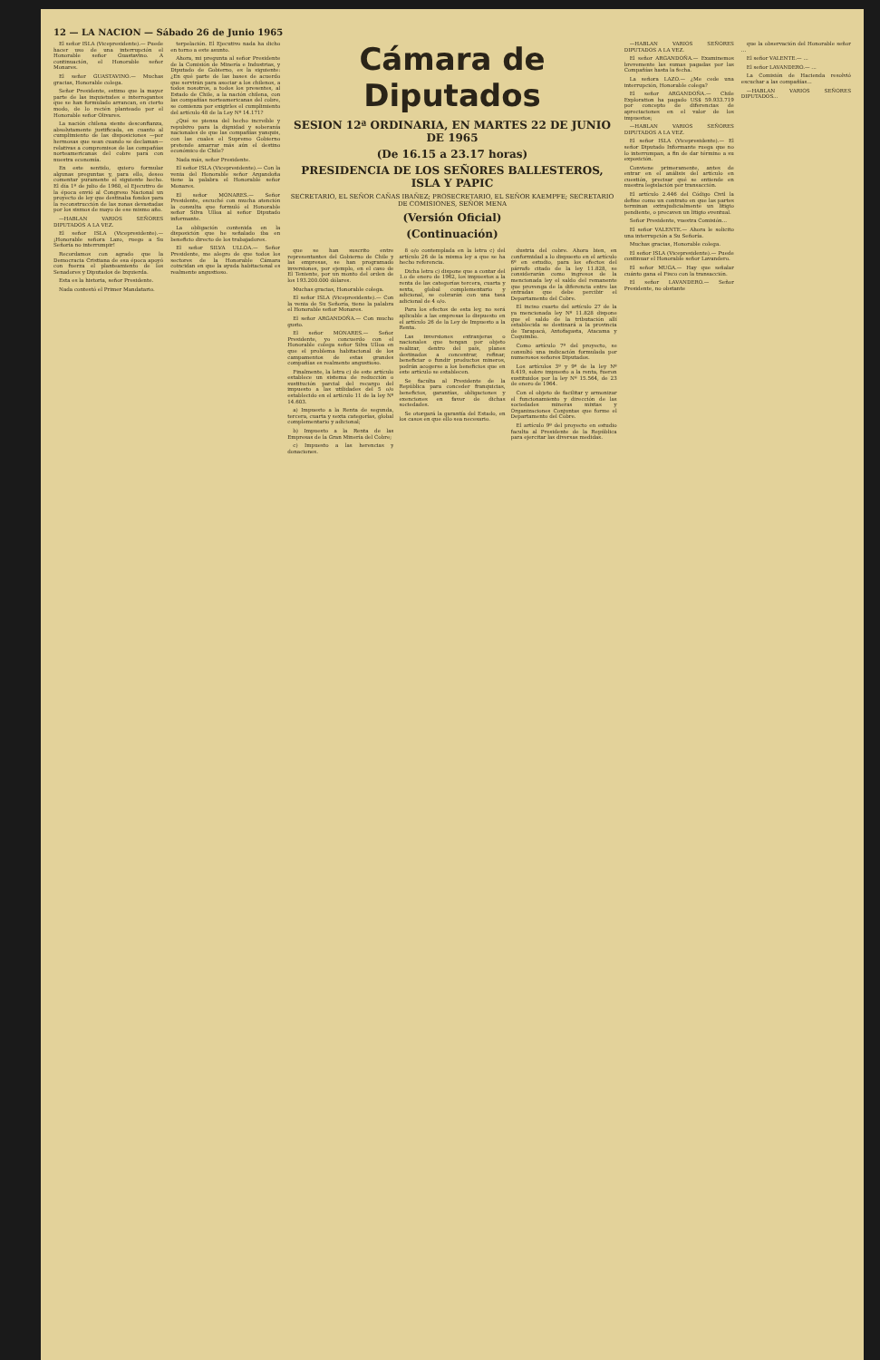12 — LA NACION — Sábado 26 de Junio 1965
El señor ISLA (Vicepresidente).— Puede hacer uso de una interrupción el Honorable señor Guastavino. A continuación, el Honorable señor Monares.
El señor GUASTAVINO.— Muchas gracias, Honorable colega.
Señor Presidente, estimo que la mayor parte de las inquietudes e interrogantes que se han formulado arrancan, en cierto modo, de lo recién planteado por el Honorable señor Olivares.
La nación chilena siente desconfianza, absolutamente justificada, en cuanto al cumplimiento de las disposiciones —por hermosas que sean cuando se declaman— relativas a compromisos de las compañías norteamericanas del cobre para con nuestra economía.
En este sentido, quiero formular algunas preguntas y, para ello, deseo comentar puramente el siguiente hecho. El día 1º de julio de 1960, el Ejecutivo de la época envió al Congreso Nacional un proyecto de ley que destinaba fondos para la reconstrucción de las zonas devastadas por los sismos de mayo de ese mismo año.
—HABLAN VARIOS SEÑORES DIPUTADOS A LA VEZ.
El señor ISLA (Vicepresidente).— ¡Honorable señora Lazo, ruego a Su Señoría no interrumpir!
Recordamos con agrado que la Democracia Cristiana de esa época apoyó con fuerza el planteamiento de los Senadores y Diputados de Izquierda.
Esta es la historia, señor Presidente.
Nada contestó el Primer Mandatario.
terpelación. El Ejecutivo nada ha dicho en torno a este asunto.
Ahora, mi pregunta al señor Presidente de la Comisión de Minería e Industrias, y Diputado de Gobierno, es la siguiente: ¿En qué parte de las bases de acuerdo que servirán para asociar a los chilenos, a todos nosotros, a todos los presentes, al Estado de Chile, a la nación chilena, con las compañías norteamericanas del cobre, se comienza por exigirles el cumplimiento del artículo 48 de la Ley Nº 14.171?
¿Qué se piensa del hecho increíble y repulsivo para la dignidad y soberanía nacionales de que las compañías yanquis, con las cuales el Supremo Gobierno pretende amarrar más aún el destino económico de Chile?
Nada más, señor Presidente.
El señor ISLA (Vicepresidente).— Con la venia del Honorable señor Argandoña tiene la palabra el Honorable señor Monares.
El señor MONARES.— Señor Presidente, escuché con mucha atención la consulta que formuló el Honorable señor Silva Ulloa al señor Diputado informante.
La obligación contenida en la disposición que he señalado iba en beneficio directo de los trabajadores.
El señor SILVA ULLOA.— Señor Presidente, me alegro de que todos los sectores de la Honorable Cámara coincidan en que la ayuda habitacional es realmente angustioso.
Cámara de Diputados
SESION 12ª ORDINARIA, EN MARTES 22 DE JUNIO DE 1965
(De 16.15 a 23.17 horas)
PRESIDENCIA DE LOS SEÑORES BALLESTEROS, ISLA Y PAPIC
SECRETARIO, EL SEÑOR CAÑAS IBAÑEZ; PROSECRETARIO, EL SEÑOR KAEMPFE; SECRETARIO DE COMISIONES, SEÑOR MENA
(Versión Oficial)
(Continuación)
que se han suscrito entre representantes del Gobierno de Chile y las empresas, se han programado inversiones, por ejemplo, en el caso de El Teniente, por un monto del orden de los 193.200.000 dólares.
Muchas gracias, Honorable colega.
El señor ISLA (Vicepresidente).— Con la venia de Su Señoría, tiene la palabra el Honorable señor Monares.
El señor ARGANDOÑA.— Con mucho gusto.
El señor MONARES.— Señor Presidente, yo concuerdo con el Honorable colega señor Silva Ulloa en que el problema habitacional de los campamentos de estas grandes compañías es realmente angustioso.
Finalmente, la letra c) de este artículo establece un sistema de reducción o sustitución parcial del recargo del impuesto a las utilidades del 5 o/o establecido en el artículo 11 de la ley Nº 14.603.
a) Impuesto a la Renta de segunda, tercera, cuarta y sexta categorías, global complementario y adicional;
b) Impuesto a la Renta de las Empresas de la Gran Minería del Cobre;
c) Impuesto a las herencias y donaciones.
8 o/o contemplada en la letra c) del artículo 26 de la misma ley a que se ha hecho referencia.
Dicha letra c) dispone que a contar del 1.o de enero de 1962, los impuestos a la renta de las categorías tercera, cuarta y sexta, global complementario y adicional, se cobrarán con una tasa adicional de 4 o/o.
Para los efectos de esta ley, no será aplicable a las empresas lo dispuesto en el artículo 26 de la Ley de Impuesto a la Renta.
Las inversiones extranjeras o nacionales que tengan por objeto realizar, dentro del país, planes destinados a concentrar, refinar, beneficiar o fundir productos mineros, podrán acogerse a los beneficios que en este artículo se establecen.
Se faculta al Presidente de la República para conceder franquicias, beneficios, garantías, obligaciones y exenciones en favor de dichas sociedades.
Se otorgará la garantía del Estado, en los casos en que ello sea necesario.
dustria del cobre. Ahora bien, en conformidad a lo dispuesto en el artículo 6º en estudio, para los efectos del párrafo citado de la ley 11.828, se considerarán como ingresos de la mencionada ley el saldo del remanente que provenga de la diferencia entre las entradas que debe percibir el Departamento del Cobre.
El inciso cuarto del artículo 27 de la ya mencionada ley Nº 11.828 dispone que el saldo de la tributación allí establecida se destinará a la provincia de Tarapacá, Antofagasta, Atacama y Coquimbo.
Como artículo 7º del proyecto, se consultó una indicación formulada por numerosos señores Diputados.
Los artículos 3º y 9º de la ley Nº 8.419, sobre impuesto a la renta, fueron sustituidos por la ley Nº 15.564, de 23 de enero de 1964.
Con el objeto de facilitar y armonizar el funcionamiento y dirección de las sociedades mineras mixtas y Organizaciones Conjuntas que forme el Departamento del Cobre.
El artículo 9º del proyecto en estudio faculta al Presidente de la República para ejercitar las diversas medidas.
—HABLAN VARIOS SEÑORES DIPUTADOS A LA VEZ.
El señor ARGANDOÑA.— Examinemos brevemente las sumas pagadas por las Compañías hasta la fecha.
La señora LAZO.— ¿Me cede una interrupción, Honorable colega?
El señor ARGANDOÑA.— Chile Exploration ha pagado US$ 59.933.719 por concepto de diferencias de apreciaciones en el valor de los impuestos;
—HABLAN VARIOS SEÑORES DIPUTADOS A LA VEZ.
El señor ISLA (Vicepresidente).— El señor Diputado Informante ruega que no lo interrumpan, a fin de dar término a su exposición.
Conviene primeramente, antes de entrar en el análisis del artículo en cuestión, precisar qué se entiende en nuestra legislación por transacción.
El artículo 2.446 del Código Civil la define como un contrato en que las partes terminan extrajudicialmente un litigio pendiente, o precaven un litigio eventual.
Señor Presidente, vuestra Comisión...
El señor VALENTE.— Ahora le solicito una interrupción a Su Señoría.
Muchas gracias, Honorable colega.
El señor ISLA (Vicepresidente).— Puede continuar el Honorable señor Lavandero.
El señor MUGA.— Hay que señalar cuánto gana el Fisco con la transacción.
El señor LAVANDERO.— Señor Presidente, no obstante
que la observación del Honorable señor ...
El señor VALENTE.— ...
El señor LAVANDERO.— ...
La Comisión de Hacienda resolvió escuchar a las compañías...
—HABLAN VARIOS SEÑORES DIPUTADOS...